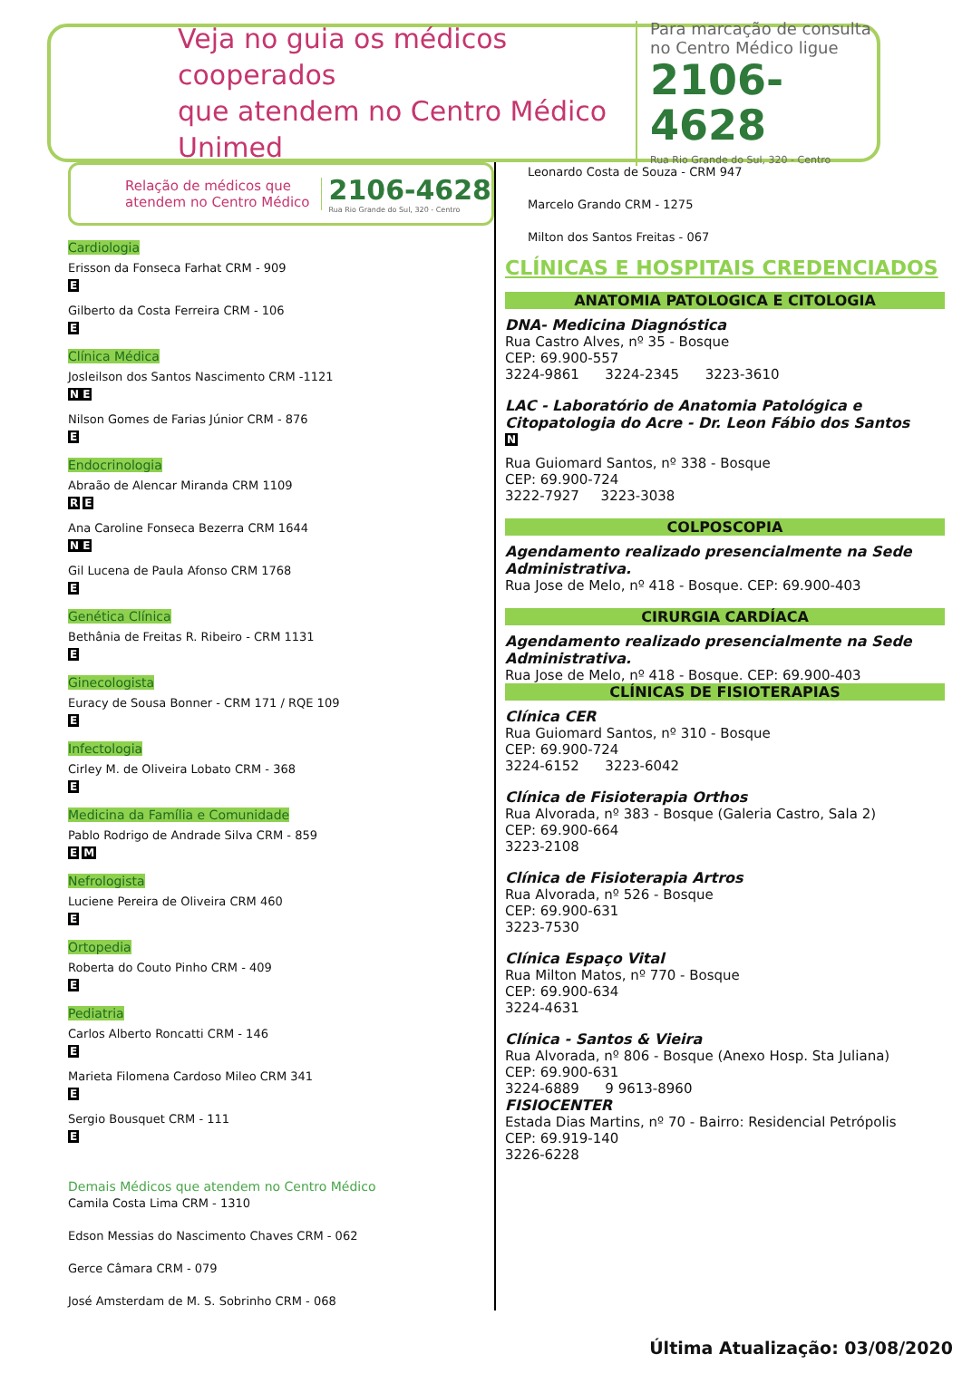Veja no guia os médicos cooperados
que atendem no Centro Médico Unimed
Para marcação de consulta no Centro Médico ligue
2106-4628
Rua Rio Grande do Sul, 320 - Centro
Relação de médicos que atendem no Centro Médico
2106-4628
Rua Rio Grande do Sul, 320 - Centro
Cardiologia
Erisson da Fonseca Farhat CRM - 909
E
Gilberto da Costa Ferreira CRM - 106
E
Clínica Médica
Josleilson dos Santos Nascimento CRM -1121
N E
Nilson Gomes de Farias Júnior CRM - 876
E
Endocrinologia
Abraão de Alencar Miranda CRM 1109
R E
Ana Caroline Fonseca Bezerra CRM 1644
N E
Gil Lucena de Paula Afonso CRM 1768
E
Genética Clínica
Bethânia de Freitas R. Ribeiro - CRM 1131
E
Ginecologista
Euracy de Sousa Bonner - CRM 171 / RQE 109
E
Infectologia
Cirley M. de Oliveira Lobato CRM - 368
E
Medicina da Família e Comunidade
Pablo Rodrigo de Andrade Silva CRM - 859
E M
Nefrologista
Luciene Pereira de Oliveira CRM 460
E
Ortopedia
Roberta do Couto Pinho CRM - 409
E
Pediatria
Carlos Alberto Roncatti CRM - 146
E
Marieta Filomena Cardoso Mileo CRM 341
E
Sergio Bousquet CRM - 111
E
Demais Médicos que atendem no Centro Médico
Camila Costa Lima CRM - 1310
Edson Messias do Nascimento Chaves CRM - 062
Gerce Câmara CRM - 079
José Amsterdam de M. S. Sobrinho CRM - 068
Leonardo Costa de Souza - CRM 947
Marcelo Grando CRM - 1275
Milton dos Santos Freitas - 067
CLÍNICAS E HOSPITAIS CREDENCIADOS
ANATOMIA PATOLOGICA E CITOLOGIA
DNA- Medicina Diagnóstica
Rua Castro Alves, nº 35 - Bosque
CEP: 69.900-557
3224-9861 3224-2345 3223-3610
LAC - Laboratório de Anatomia Patológica e Citopatologia do Acre - Dr. Leon Fábio dos Santos
N
Rua Guiomard Santos, nº 338 - Bosque
CEP: 69.900-724
3222-7927 3223-3038
COLPOSCOPIA
Agendamento realizado presencialmente na Sede Administrativa.
Rua Jose de Melo, nº 418 - Bosque. CEP: 69.900-403
CIRURGIA CARDÍACA
Agendamento realizado presencialmente na Sede Administrativa.
Rua Jose de Melo, nº 418 - Bosque. CEP: 69.900-403
CLÍNICAS DE FISIOTERAPIAS
Clínica CER
Rua Guiomard Santos, nº 310 - Bosque
CEP: 69.900-724
3224-6152 3223-6042
Clínica de Fisioterapia Orthos
Rua Alvorada, nº 383 - Bosque (Galeria Castro, Sala 2)
CEP: 69.900-664
3223-2108
Clínica de Fisioterapia Artros
Rua Alvorada, nº 526 - Bosque
CEP: 69.900-631
3223-7530
Clínica Espaço Vital
Rua Milton Matos, nº 770 - Bosque
CEP: 69.900-634
3224-4631
Clínica - Santos & Vieira
Rua Alvorada, nº 806 - Bosque (Anexo Hosp. Sta Juliana)
CEP: 69.900-631
3224-6889 9 9613-8960
FISIOCENTER
Estada Dias Martins, nº 70 - Bairro: Residencial Petrópolis
CEP: 69.919-140
3226-6228
Última Atualização: 03/08/2020